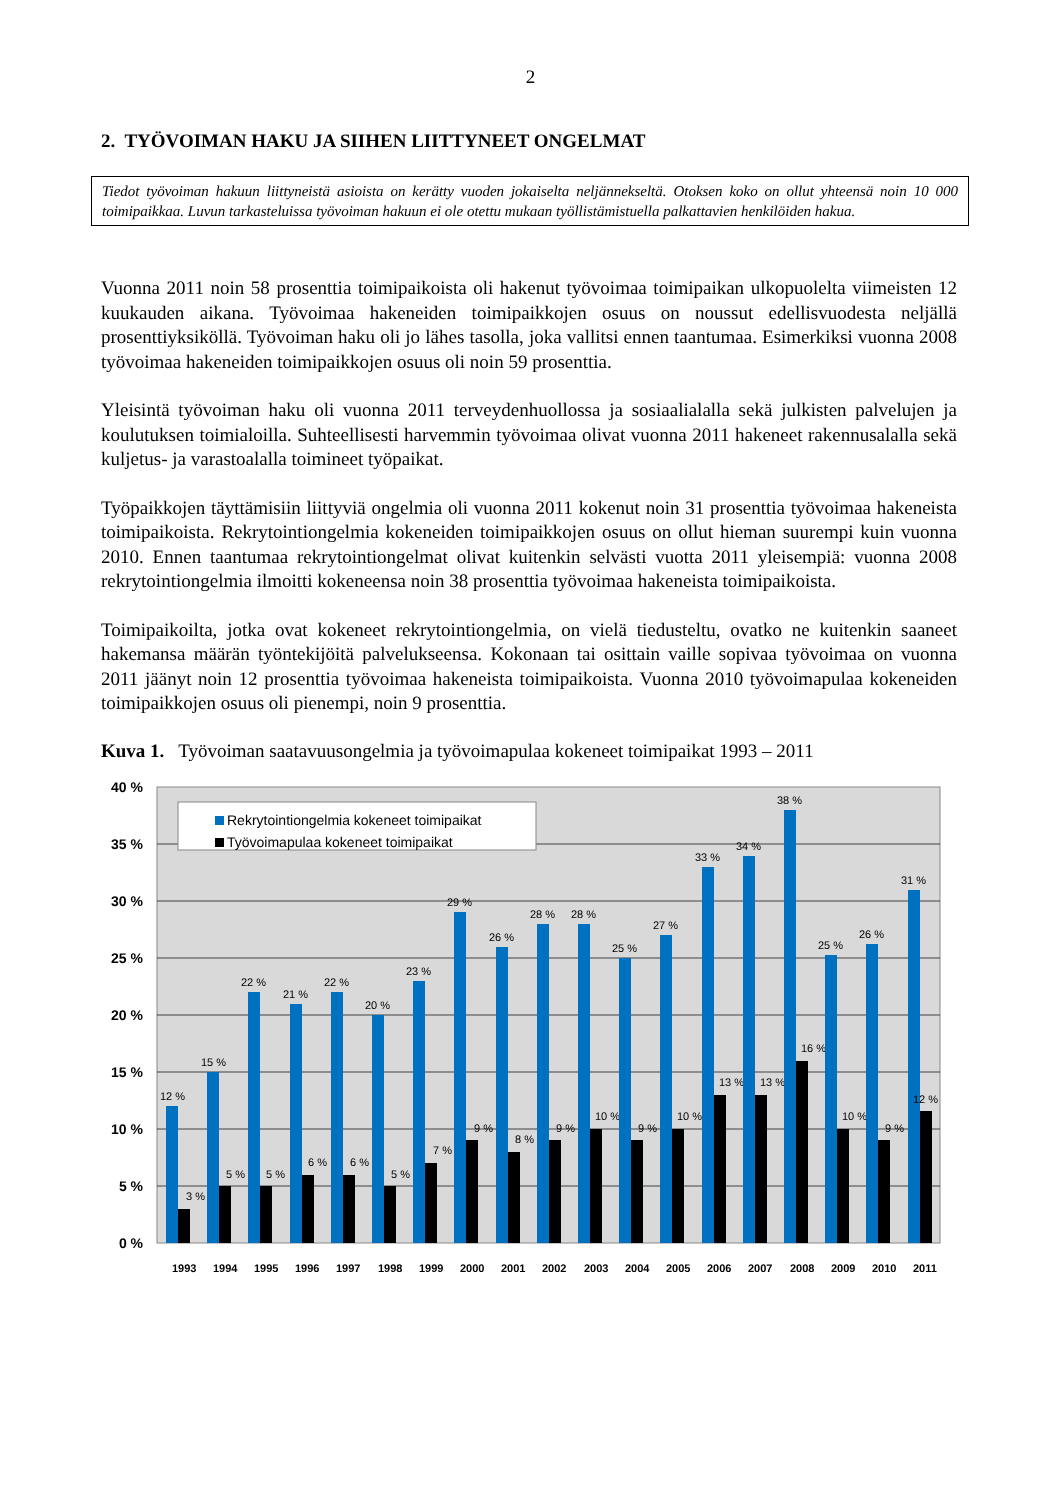2
2. TYÖVOIMAN HAKU JA SIIHEN LIITTYNEET ONGELMAT
Tiedot työvoiman hakuun liittyneistä asioista on kerätty vuoden jokaiselta neljännekseltä. Otoksen koko on ollut yhteensä noin 10 000 toimipaikkaa. Luvun tarkasteluissa työvoiman hakuun ei ole otettu mukaan työllistämistuella palkattavien henkilöiden hakua.
Vuonna 2011 noin 58 prosenttia toimipaikoista oli hakenut työvoimaa toimipaikan ulkopuolelta viimeisten 12 kuukauden aikana. Työvoimaa hakeneiden toimipaikkojen osuus on noussut edellisvuodesta neljällä prosenttiyksiköllä. Työvoiman haku oli jo lähes tasolla, joka vallitsi ennen taantumaa. Esimerkiksi vuonna 2008 työvoimaa hakeneiden toimipaikkojen osuus oli noin 59 prosenttia.
Yleisintä työvoiman haku oli vuonna 2011 terveydenhuollossa ja sosiaalialalla sekä julkisten palvelujen ja koulutuksen toimialoilla. Suhteellisesti harvemmin työvoimaa olivat vuonna 2011 hakeneet rakennusalalla sekä kuljetus- ja varastoalalla toimineet työpaikat.
Työpaikkojen täyttämisiin liittyviä ongelmia oli vuonna 2011 kokenut noin 31 prosenttia työvoimaa hakeneista toimipaikoista. Rekrytointiongelmia kokeneiden toimipaikkojen osuus on ollut hieman suurempi kuin vuonna 2010. Ennen taantumaa rekrytointiongelmat olivat kuitenkin selvästi vuotta 2011 yleisempiä: vuonna 2008 rekrytointiongelmia ilmoitti kokeneensa noin 38 prosenttia työvoimaa hakeneista toimipaikoista.
Toimipaikoilta, jotka ovat kokeneet rekrytointiongelmia, on vielä tiedusteltu, ovatko ne kuitenkin saaneet hakemansa määrän työntekijöitä palvelukseensa. Kokonaan tai osittain vaille sopivaa työvoimaa on vuonna 2011 jäänyt noin 12 prosenttia työvoimaa hakeneista toimipaikoista. Vuonna 2010 työvoimapulaa kokeneiden toimipaikkojen osuus oli pienempi, noin 9 prosenttia.
Kuva 1. Työvoiman saatavuusongelmia ja työvoimapulaa kokeneet toimipaikat 1993 – 2011
40 %
35 %
30 %
25 %
20 %
15 %
10 %
5 %
0 %
Rekrytointiongelmia kokeneet toimipaikat
Työvoimapulaa kokeneet toimipaikat
12 %
3 %
1993
15 %
5 %
1994
22 %
5 %
1995
21 %
6 %
1996
22 %
6 %
1997
20 %
5 %
1998
23 %
7 %
1999
29 %
9 %
2000
26 %
8 %
2001
28 %
9 %
2002
28 %
10 %
2003
25 %
9 %
2004
27 %
10 %
2005
33 %
13 %
2006
34 %
13 %
2007
38 %
16 %
2008
25 %
10 %
2009
26 %
9 %
2010
31 %
12 %
2011